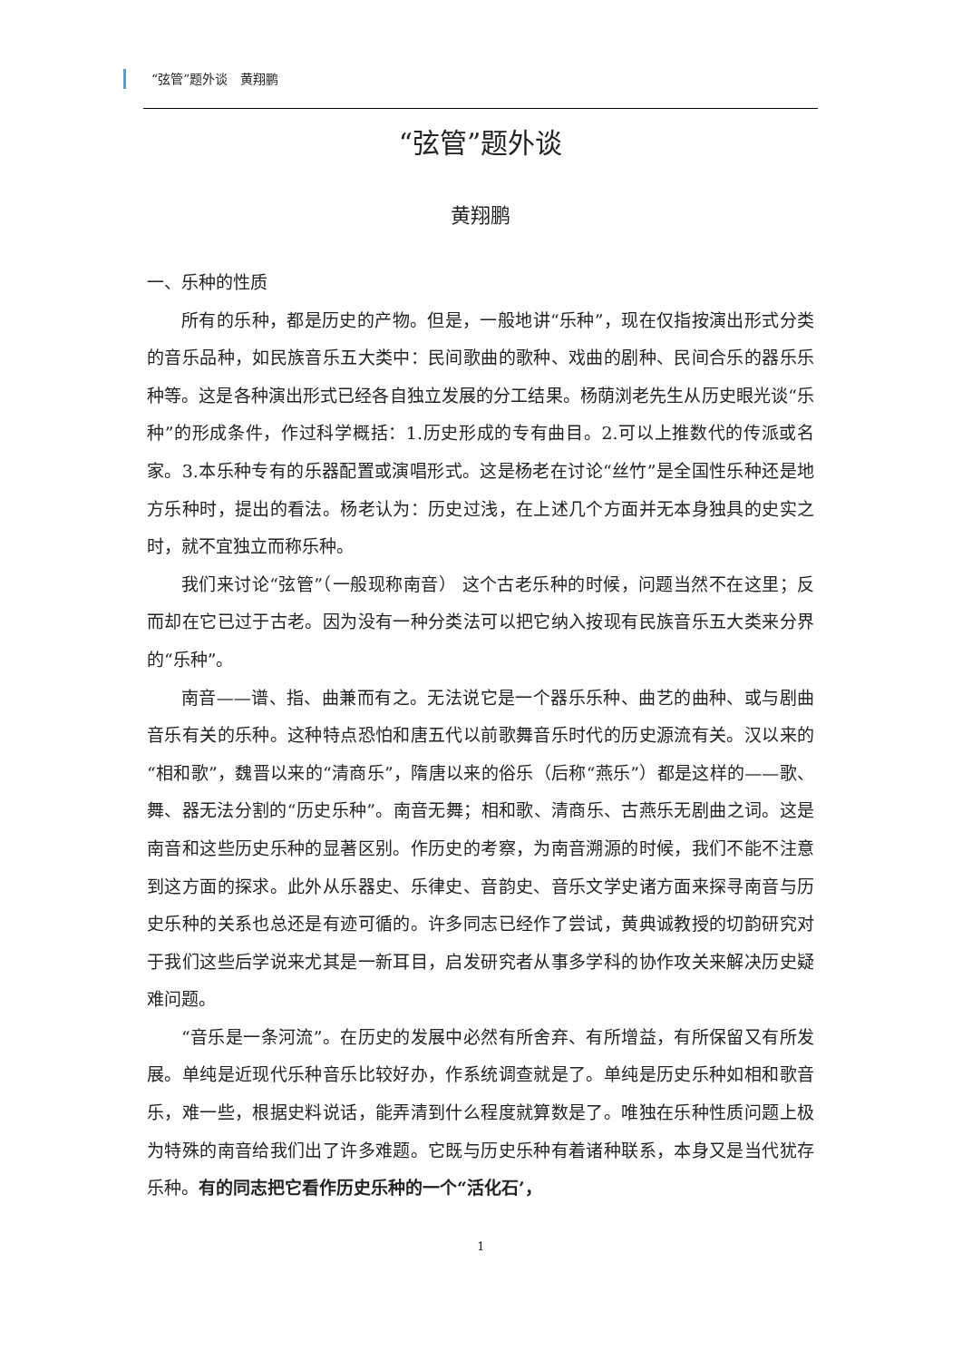“弦管”题外谈　黄翔鹏
“弦管”题外谈
黄翔鹏
一、乐种的性质
所有的乐种，都是历史的产物。但是，一般地讲“乐种”，现在仅指按演出形式分类的音乐品种，如民族音乐五大类中：民间歌曲的歌种、戏曲的剧种、民间合乐的器乐乐种等。这是各种演出形式已经各自独立发展的分工结果。杨荫浏老先生从历史眼光谈“乐种”的形成条件，作过科学概括：1.历史形成的专有曲目。2.可以上推数代的传派或名家。3.本乐种专有的乐器配置或演唱形式。这是杨老在讨论“丝竹”是全国性乐种还是地方乐种时，提出的看法。杨老认为：历史过浅，在上述几个方面并无本身独具的史实之时，就不宜独立而称乐种。
我们来讨论“弦管”（一般现称南音） 这个古老乐种的时候，问题当然不在这里；反而却在它已过于古老。因为没有一种分类法可以把它纳入按现有民族音乐五大类来分界的“乐种”。
南音——谱、指、曲兼而有之。无法说它是一个器乐乐种、曲艺的曲种、或与剧曲音乐有关的乐种。这种特点恐怕和唐五代以前歌舞音乐时代的历史源流有关。汉以来的“相和歌”，魏晋以来的“清商乐”，隋唐以来的俗乐（后称“燕乐”）都是这样的——歌、舞、器无法分割的“历史乐种”。南音无舞；相和歌、清商乐、古燕乐无剧曲之词。这是南音和这些历史乐种的显著区别。作历史的考察，为南音溯源的时候，我们不能不注意到这方面的探求。此外从乐器史、乐律史、音韵史、音乐文学史诸方面来探寻南音与历史乐种的关系也总还是有迹可循的。许多同志已经作了尝试，黄典诚教授的切韵研究对于我们这些后学说来尤其是一新耳目，启发研究者从事多学科的协作攻关来解决历史疑难问题。
“音乐是一条河流”。在历史的发展中必然有所舍弃、有所增益，有所保留又有所发展。单纯是近现代乐种音乐比较好办，作系统调查就是了。单纯是历史乐种如相和歌音乐，难一些，根据史料说话，能弄清到什么程度就算数是了。唯独在乐种性质问题上极为特殊的南音给我们出了许多难题。它既与历史乐种有着诸种联系，本身又是当代犹存乐种。有的同志把它看作历史乐种的一个“活化石’，
1